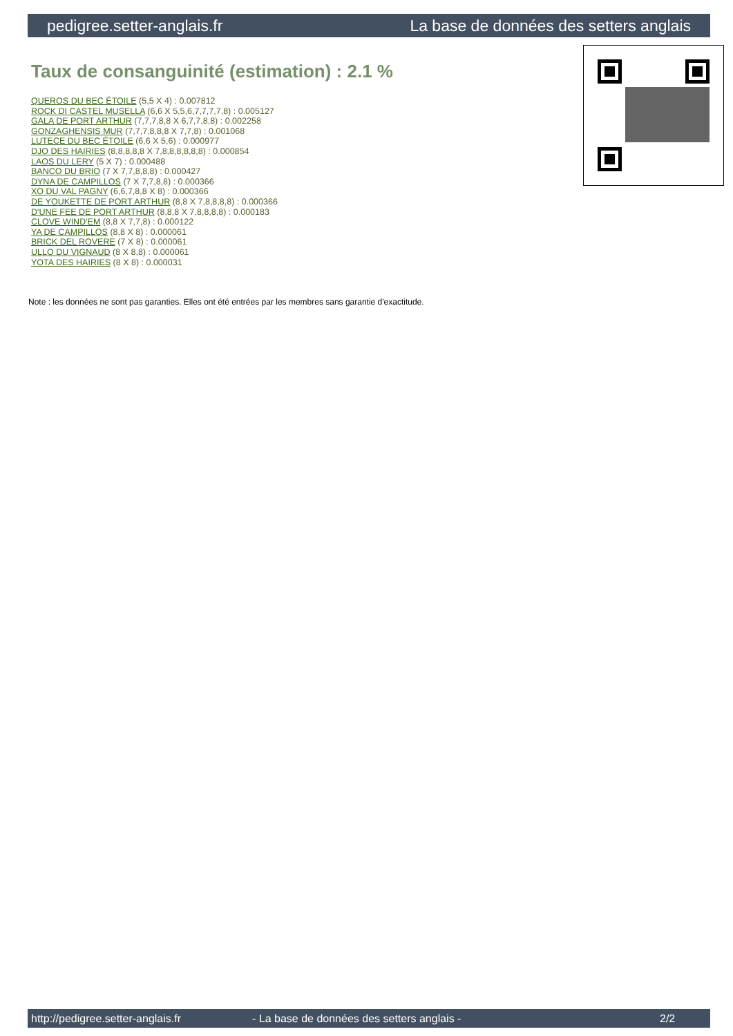pedigree.setter-anglais.fr La base de données des setters anglais
Taux de consanguinité (estimation) : 2.1 %
QUEROS DU BEC ÉTOILE (5,5 X 4) : 0.007812
ROCK DI CASTEL MUSELLA (6,6 X 5,5,6,7,7,7,7,8) : 0.005127
GALA DE PORT ARTHUR (7,7,7,8,8 X 6,7,7,8,8) : 0.002258
GONZAGHENSIS MUR (7,7,7,8,8,8 X 7,7,8) : 0.001068
LUTECE DU BEC ÉTOILE (6,6 X 5,6) : 0.000977
DJO DES HAIRIES (8,8,8,8,8 X 7,8,8,8,8,8,8) : 0.000854
LAOS DU LERY (5 X 7) : 0.000488
BANCO DU BRIO (7 X 7,7,8,8,8) : 0.000427
DYNA DE CAMPILLOS (7 X 7,7,8,8) : 0.000366
XO DU VAL PAGNY (6,6,7,8,8 X 8) : 0.000366
DE YOUKETTE DE PORT ARTHUR (8,8 X 7,8,8,8,8) : 0.000366
D'UNE FEE DE PORT ARTHUR (8,8,8 X 7,8,8,8,8) : 0.000183
CLOVE WIND'EM (8,8 X 7,7,8) : 0.000122
YA DE CAMPILLOS (8,8 X 8) : 0.000061
BRICK DEL ROVERE (7 X 8) : 0.000061
ULLO DU VIGNAUD (8 X 8,8) : 0.000061
YOTA DES HAIRIES (8 X 8) : 0.000031
Note : les données ne sont pas garanties. Elles ont été entrées par les membres sans garantie d'exactitude.
http://pedigree.setter-anglais.fr - La base de données des setters anglais - 2/2